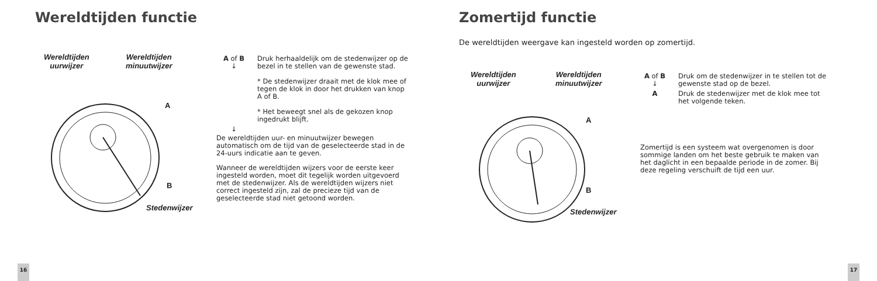Wereldtijden functie
Wereldtijden
uurwijzer
Wereldtijden
minuutwijzer
A
B
Stedenwijzer
A of B
↓
Druk herhaaldelijk om de stedenwijzer op de bezel in te stellen van de gewenste stad.
* De stedenwijzer draait met de klok mee of tegen de klok in door het drukken van knop A of B.
* Het beweegt snel als de gekozen knop ingedrukt blijft.
↓
De wereldtijden uur- en minuutwijzer bewegen automatisch om de tijd van de geselecteerde stad in de 24-uurs indicatie aan te geven.
Wanneer de wereldtijden wijzers voor de eerste keer ingesteld worden, moet dit tegelijk worden uitgevoerd met de stedenwijzer. Als de wereldtijden wijzers niet correct ingesteld zijn, zal de precieze tijd van de geselecteerde stad niet getoond worden.
16
Zomertijd functie
De wereldtijden weergave kan ingesteld worden op zomertijd.
Wereldtijden
uurwijzer
Wereldtijden
minuutwijzer
A
B
Stedenwijzer
A of B
↓
Druk om de stedenwijzer in te stellen tot de gewenste stad op de bezel.
A Druk de stedenwijzer met de klok mee tot het volgende teken.
Zomertijd is een systeem wat overgenomen is door sommige landen om het beste gebruik te maken van het daglicht in een bepaalde periode in de zomer. Bij deze regeling verschuift de tijd een uur.
17